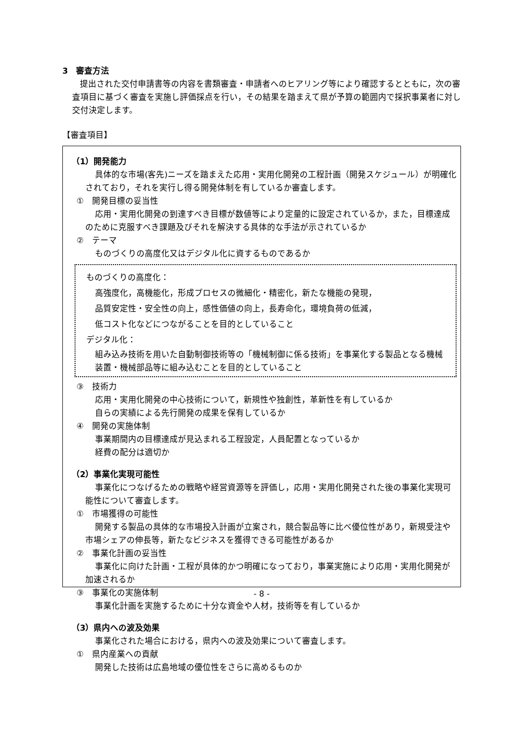3　審査方法
提出された交付申請書等の内容を書類審査・申請者へのヒアリング等により確認するとともに，次の審査項目に基づく審査を実施し評価採点を行い，その結果を踏まえて県が予算の範囲内で採択事業者に対し交付決定します。
【審査項目】
（1）開発能力
具体的な市場(客先)ニーズを踏まえた応用・実用化開発の工程計画（開発スケジュール）が明確化されており，それを実行し得る開発体制を有しているか審査します。
①　開発目標の妥当性
応用・実用化開発の到達すべき目標が数値等により定量的に設定されているか，また，目標達成のために克服すべき課題及びそれを解決する具体的な手法が示されているか
②　テーマ
ものづくりの高度化又はデジタル化に資するものであるか
ものづくりの高度化：
高強度化，高機能化，形成プロセスの微細化・精密化，新たな機能の発現，
品質安定性・安全性の向上，感性価値の向上，長寿命化，環境負荷の低減，
低コスト化などにつながることを目的としていること
デジタル化：
組み込み技術を用いた自動制御技術等の「機械制御に係る技術」を事業化する製品となる機械装置・機械部品等に組み込むことを目的としていること
③　技術力
応用・実用化開発の中心技術について，新規性や独創性，革新性を有しているか
自らの実績による先行開発の成果を保有しているか
④　開発の実施体制
事業期間内の目標達成が見込まれる工程設定，人員配置となっているか
経費の配分は適切か
（2）事業化実現可能性
事業化につなげるための戦略や経営資源等を評価し，応用・実用化開発された後の事業化実現可能性について審査します。
①　市場獲得の可能性
開発する製品の具体的な市場投入計画が立案され，競合製品等に比べ優位性があり，新規受注や市場シェアの伸長等，新たなビジネスを獲得できる可能性があるか
②　事業化計画の妥当性
事業化に向けた計画・工程が具体的かつ明確になっており，事業実施により応用・実用化開発が加速されるか
③　事業化の実施体制
事業化計画を実施するために十分な資金や人材，技術等を有しているか
（3）県内への波及効果
事業化された場合における，県内への波及効果について審査します。
①　県内産業への貢献
開発した技術は広島地域の優位性をさらに高めるものか
- 8 -